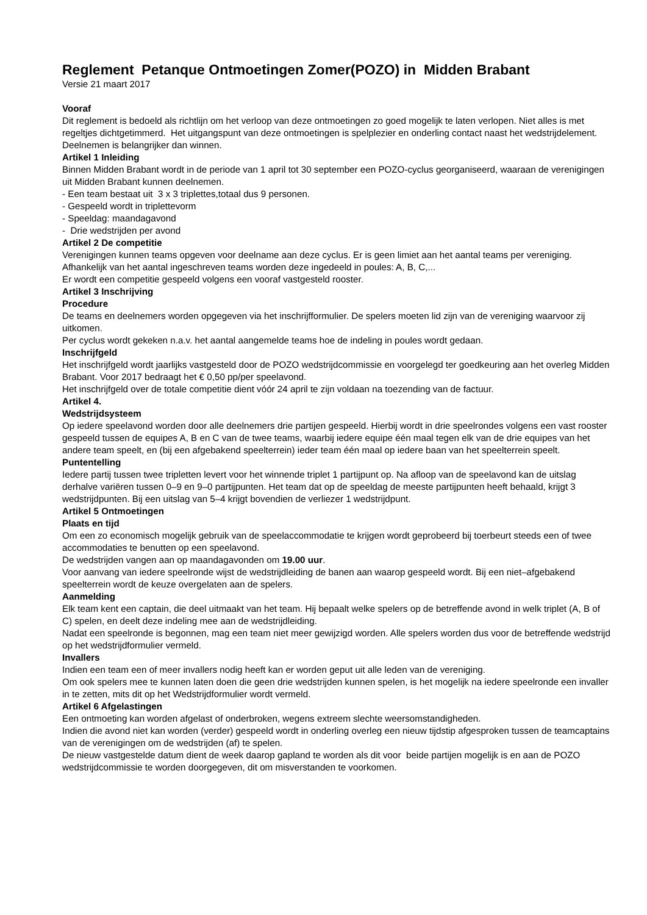Reglement Petanque Ontmoetingen Zomer(POZO) in Midden Brabant
Versie 21 maart 2017
Vooraf
Dit reglement is bedoeld als richtlijn om het verloop van deze ontmoetingen zo goed mogelijk te laten verlopen. Niet alles is met regeltjes dichtgetimmerd. Het uitgangspunt van deze ontmoetingen is spelplezier en onderling contact naast het wedstrijdelement. Deelnemen is belangrijker dan winnen.
Artikel 1 Inleiding
Binnen Midden Brabant wordt in de periode van 1 april tot 30 september een POZO-cyclus georganiseerd, waaraan de verenigingen uit Midden Brabant kunnen deelnemen.
- Een team bestaat uit 3 x 3 triplettes,totaal dus 9 personen.
- Gespeeld wordt in triplettevorm
- Speeldag: maandagavond
- Drie wedstrijden per avond
Artikel 2 De competitie
Verenigingen kunnen teams opgeven voor deelname aan deze cyclus. Er is geen limiet aan het aantal teams per vereniging. Afhankelijk van het aantal ingeschreven teams worden deze ingedeeld in poules: A, B, C,...
Er wordt een competitie gespeeld volgens een vooraf vastgesteld rooster.
Artikel 3 Inschrijving
Procedure
De teams en deelnemers worden opgegeven via het inschrijfformulier. De spelers moeten lid zijn van de vereniging waarvoor zij uitkomen.
Per cyclus wordt gekeken n.a.v. het aantal aangemelde teams hoe de indeling in poules wordt gedaan.
Inschrijfgeld
Het inschrijfgeld wordt jaarlijks vastgesteld door de POZO wedstrijdcommissie en voorgelegd ter goedkeuring aan het overleg Midden Brabant. Voor 2017 bedraagt het € 0,50 pp/per speelavond.
Het inschrijfgeld over de totale competitie dient vóór 24 april te zijn voldaan na toezending van de factuur.
Artikel 4.
Wedstrijdsysteem
Op iedere speelavond worden door alle deelnemers drie partijen gespeeld. Hierbij wordt in drie speelrondes volgens een vast rooster gespeeld tussen de equipes A, B en C van de twee teams, waarbij iedere equipe één maal tegen elk van de drie equipes van het andere team speelt, en (bij een afgebakend speelterrein) ieder team één maal op iedere baan van het speelterrein speelt.
Puntentelling
Iedere partij tussen twee tripletten levert voor het winnende triplet 1 partijpunt op. Na afloop van de speelavond kan de uitslag derhalve variëren tussen 0–9 en 9–0 partijpunten. Het team dat op de speeldag de meeste partijpunten heeft behaald, krijgt 3 wedstrijdpunten. Bij een uitslag van 5–4 krijgt bovendien de verliezer 1 wedstrijdpunt.
Artikel 5 Ontmoetingen
Plaats en tijd
Om een zo economisch mogelijk gebruik van de speelaccommodatie te krijgen wordt geprobeerd bij toerbeurt steeds een of twee accommodaties te benutten op een speelavond.
De wedstrijden vangen aan op maandagavonden om 19.00 uur.
Voor aanvang van iedere speelronde wijst de wedstrijdleiding de banen aan waarop gespeeld wordt. Bij een niet–afgebakend speelterrein wordt de keuze overgelaten aan de spelers.
Aanmelding
Elk team kent een captain, die deel uitmaakt van het team. Hij bepaalt welke spelers op de betreffende avond in welk triplet (A, B of C) spelen, en deelt deze indeling mee aan de wedstrijdleiding.
Nadat een speelronde is begonnen, mag een team niet meer gewijzigd worden. Alle spelers worden dus voor de betreffende wedstrijd op het wedstrijdformulier vermeld.
Invallers
Indien een team een of meer invallers nodig heeft kan er worden geput uit alle leden van de vereniging.
Om ook spelers mee te kunnen laten doen die geen drie wedstrijden kunnen spelen, is het mogelijk na iedere speelronde een invaller in te zetten, mits dit op het Wedstrijdformulier wordt vermeld.
Artikel 6 Afgelastingen
Een ontmoeting kan worden afgelast of onderbroken, wegens extreem slechte weersomstandigheden.
Indien die avond niet kan worden (verder) gespeeld wordt in onderling overleg een nieuw tijdstip afgesproken tussen de teamcaptains van de verenigingen om de wedstrijden (af) te spelen.
De nieuw vastgestelde datum dient de week daarop gapland te worden als dit voor beide partijen mogelijk is en aan de POZO wedstrijdcommissie te worden doorgegeven, dit om misverstanden te voorkomen.